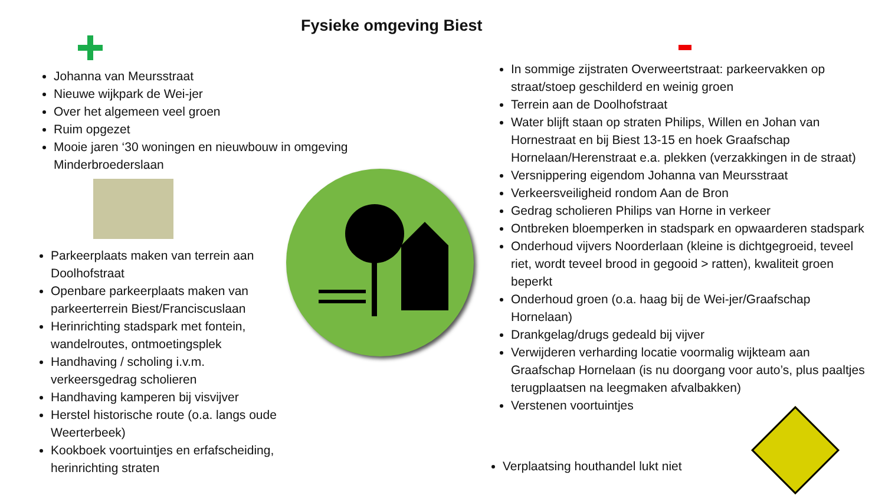Fysieke omgeving Biest
Johanna van Meursstraat
Nieuwe wijkpark de Wei-jer
Over het algemeen veel groen
Ruim opgezet
Mooie jaren ‘30 woningen en nieuwbouw in omgeving Minderbroederslaan
Parkeerplaats maken van terrein aan Doolhofstraat
Openbare parkeerplaats maken van parkeerterrein Biest/Franciscuslaan
Herinrichting stadspark met fontein, wandelroutes, ontmoetingsplek
Handhaving / scholing i.v.m. verkeersgedrag scholieren
Handhaving kamperen bij visvijver
Herstel historische route (o.a. langs oude Weerterbeek)
Kookboek voortuintjes en erfafscheiding, herinrichting straten
In sommige zijstraten Overweertstraat: parkeervakken op straat/stoep geschilderd en weinig groen
Terrein aan de Doolhofstraat
Water blijft staan op straten Philips, Willen en Johan van Hornestraat en bij Biest 13-15 en hoek Graafschap Hornelaan/Herenstraat e.a. plekken (verzakkingen in de straat)
Versnippering eigendom Johanna van Meursstraat
Verkeersveiligheid rondom Aan de Bron
Gedrag scholieren Philips van Horne in verkeer
Ontbreken bloemperken in stadspark en opwaarderen stadspark
Onderhoud vijvers Noorderlaan (kleine is dichtgegroeid, teveel riet, wordt teveel brood in gegooid > ratten), kwaliteit groen beperkt
Onderhoud groen (o.a. haag bij de Wei-jer/Graafschap Hornelaan)
Drankgelag/drugs gedeald bij vijver
Verwijderen verharding locatie voormalig wijkteam aan Graafschap Hornelaan (is nu doorgang voor auto’s, plus paaltjes terugplaatsen na leegmaken afvalbakken)
Verstenen voortuintjes
Verplaatsing houthandel lukt niet